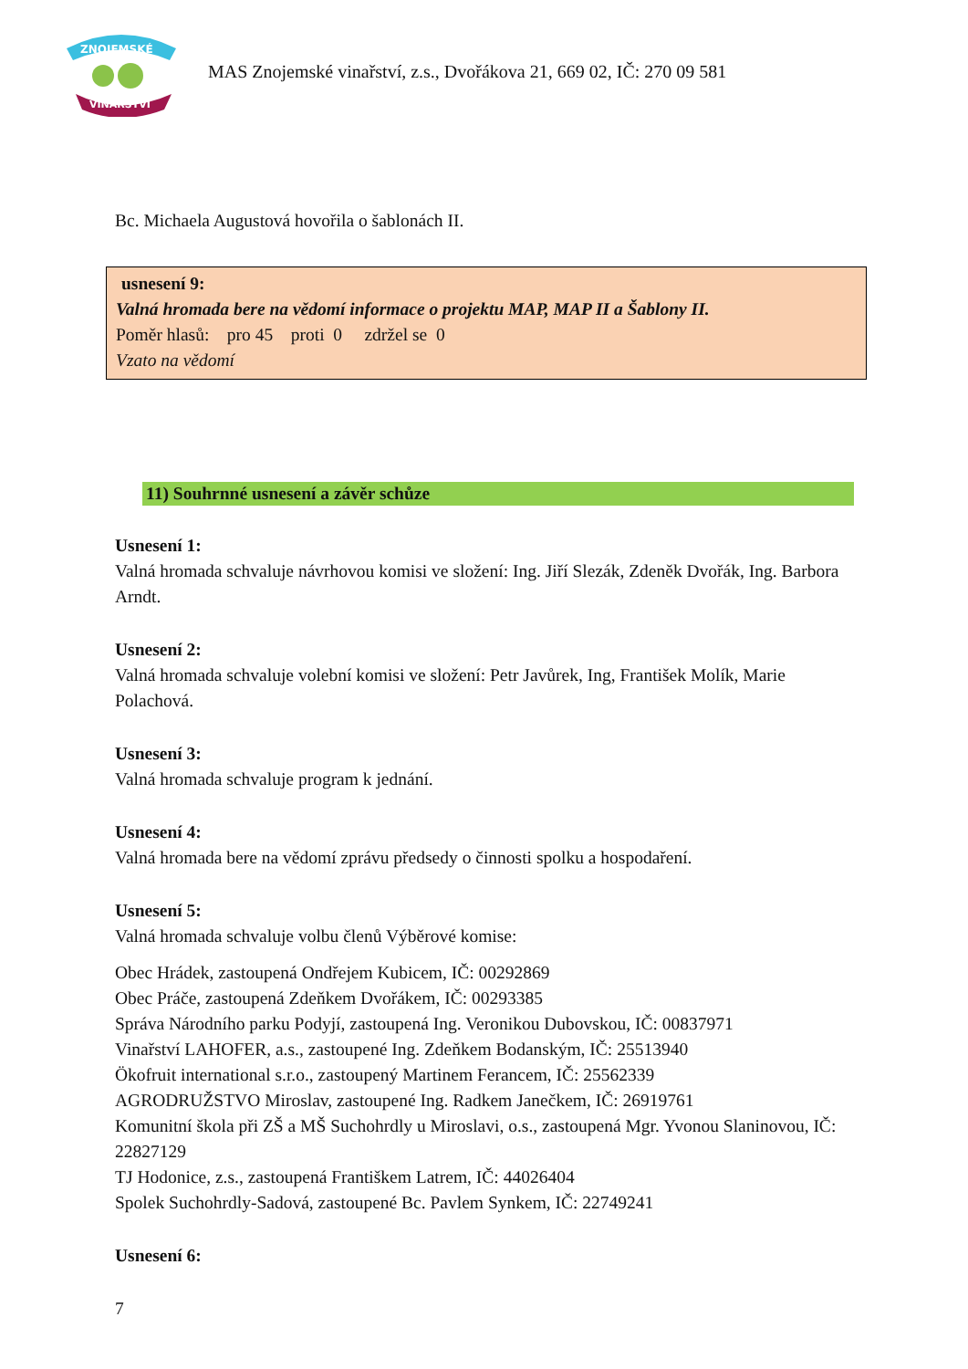ZNOJEMSKÉ
VINAŘSTVÍ
MAS Znojemské vinařství, z.s., Dvořákova 21, 669 02, IČ: 270 09 581
Bc. Michaela Augustová hovořila o šablonách II.
usnesení 9:
Valná hromada bere na vědomí informace o projektu MAP, MAP II a Šablony II.
Poměr hlasů: pro 45 proti 0 zdržel se 0
Vzato na vědomí
11) Souhrnné usnesení a závěr schůze
Usnesení 1:
Valná hromada schvaluje návrhovou komisi ve složení: Ing. Jiří Slezák, Zdeněk Dvořák, Ing. Barbora Arndt.
Usnesení 2:
Valná hromada schvaluje volební komisi ve složení: Petr Javůrek, Ing, František Molík, Marie Polachová.
Usnesení 3:
Valná hromada schvaluje program k jednání.
Usnesení 4:
Valná hromada bere na vědomí zprávu předsedy o činnosti spolku a hospodaření.
Usnesení 5:
Valná hromada schvaluje volbu členů Výběrové komise:
Obec Hrádek, zastoupená Ondřejem Kubicem, IČ: 00292869
Obec Práče, zastoupená Zdeňkem Dvořákem, IČ: 00293385
Správa Národního parku Podyjí, zastoupená Ing. Veronikou Dubovskou, IČ: 00837971
Vinařství LAHOFER, a.s., zastoupené Ing. Zdeňkem Bodanským, IČ: 25513940
Ökofruit international s.r.o., zastoupený Martinem Ferancem, IČ: 25562339
AGRODRUŽSTVO Miroslav, zastoupené Ing. Radkem Janečkem, IČ: 26919761
Komunitní škola při ZŠ a MŠ Suchohrdly u Miroslavi, o.s., zastoupená Mgr. Yvonou Slaninovou, IČ: 22827129
TJ Hodonice, z.s., zastoupená Františkem Latrem, IČ: 44026404
Spolek Suchohrdly-Sadová, zastoupené Bc. Pavlem Synkem, IČ: 22749241
Usnesení 6:
7